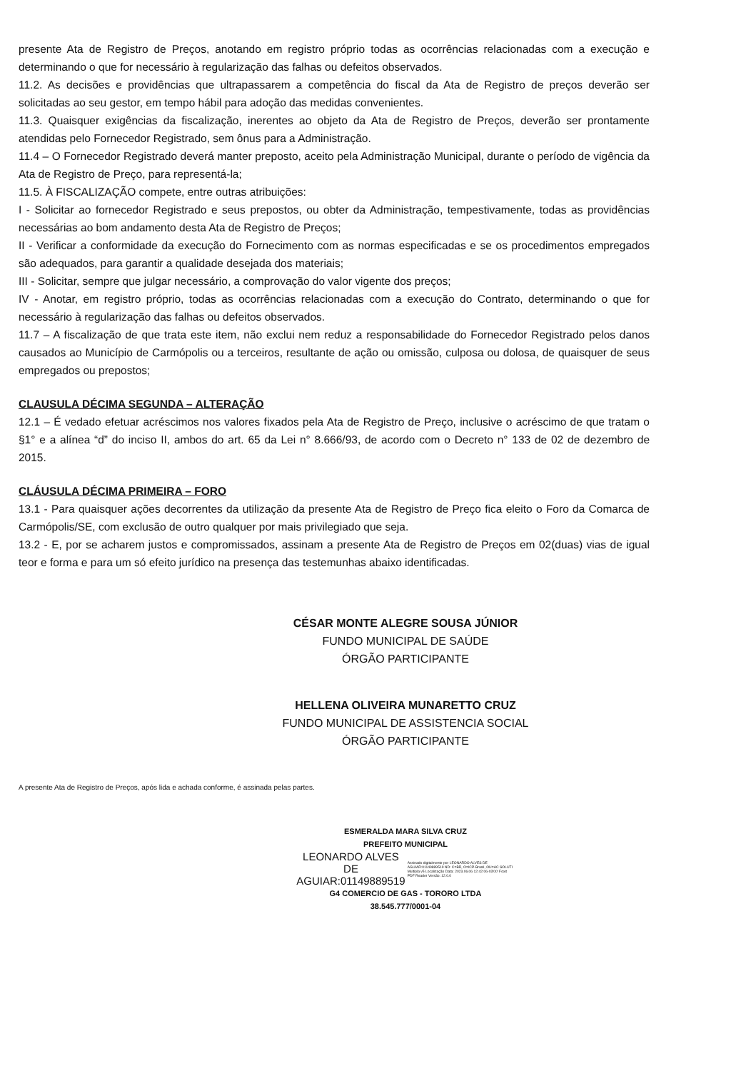presente Ata de Registro de Preços, anotando em registro próprio todas as ocorrências relacionadas com a execução e determinando o que for necessário à regularização das falhas ou defeitos observados.
11.2. As decisões e providências que ultrapassarem a competência do fiscal da Ata de Registro de preços deverão ser solicitadas ao seu gestor, em tempo hábil para adoção das medidas convenientes.
11.3. Quaisquer exigências da fiscalização, inerentes ao objeto da Ata de Registro de Preços, deverão ser prontamente atendidas pelo Fornecedor Registrado, sem ônus para a Administração.
11.4 – O Fornecedor Registrado deverá manter preposto, aceito pela Administração Municipal, durante o período de vigência da Ata de Registro de Preço, para representá-la;
11.5. À FISCALIZAÇÃO compete, entre outras atribuições:
I - Solicitar ao fornecedor Registrado e seus prepostos, ou obter da Administração, tempestivamente, todas as providências necessárias ao bom andamento desta Ata de Registro de Preços;
II - Verificar a conformidade da execução do Fornecimento com as normas especificadas e se os procedimentos empregados são adequados, para garantir a qualidade desejada dos materiais;
III - Solicitar, sempre que julgar necessário, a comprovação do valor vigente dos preços;
IV - Anotar, em registro próprio, todas as ocorrências relacionadas com a execução do Contrato, determinando o que for necessário à regularização das falhas ou defeitos observados.
11.7 – A fiscalização de que trata este item, não exclui nem reduz a responsabilidade do Fornecedor Registrado pelos danos causados ao Município de Carmópolis ou a terceiros, resultante de ação ou omissão, culposa ou dolosa, de quaisquer de seus empregados ou prepostos;
CLAUSULA DÉCIMA SEGUNDA – ALTERAÇÃO
12.1 – É vedado efetuar acréscimos nos valores fixados pela Ata de Registro de Preço, inclusive o acréscimo de que tratam o §1° e a alínea “d” do inciso II, ambos do art. 65 da Lei n° 8.666/93, de acordo com o Decreto n° 133 de 02 de dezembro de 2015.
CLÁUSULA DÉCIMA PRIMEIRA – FORO
13.1 - Para quaisquer ações decorrentes da utilização da presente Ata de Registro de Preço fica eleito o Foro da Comarca de Carmópolis/SE, com exclusão de outro qualquer por mais privilegiado que seja.
13.2 - E, por se acharem justos e compromissados, assinam a presente Ata de Registro de Preços em 02(duas) vias de igual teor e forma e para um só efeito jurídico na presença das testemunhas abaixo identificadas.
CÉSAR MONTE ALEGRE SOUSA JÚNIOR
FUNDO MUNICIPAL DE SAÚDE
ÓRGÃO PARTICIPANTE
HELLENA OLIVEIRA MUNARETTO CRUZ
FUNDO MUNICIPAL DE ASSISTENCIA SOCIAL
ÓRGÃO PARTICIPANTE
A presente Ata de Registro de Preços, após lida e achada conforme, é assinada pelas partes.
ESMERALDA MARA SILVA CRUZ
PREFEITO MUNICIPAL
LEONARDO ALVES
DE
AGUIAR:01149889519 Assinado digitalmente por LEONARDO ALVES DE AGUIAR:01149889519 ND: C=BR, O=ICP-Brasil, OU=AC SOLUTI Multipla v5 Localização Data: 2023.06.06 12:42:06-03'00' Foxit PDF Reader Versão: 12.0.0
G4 COMERCIO DE GAS - TORORO LTDA
38.545.777/0001-04